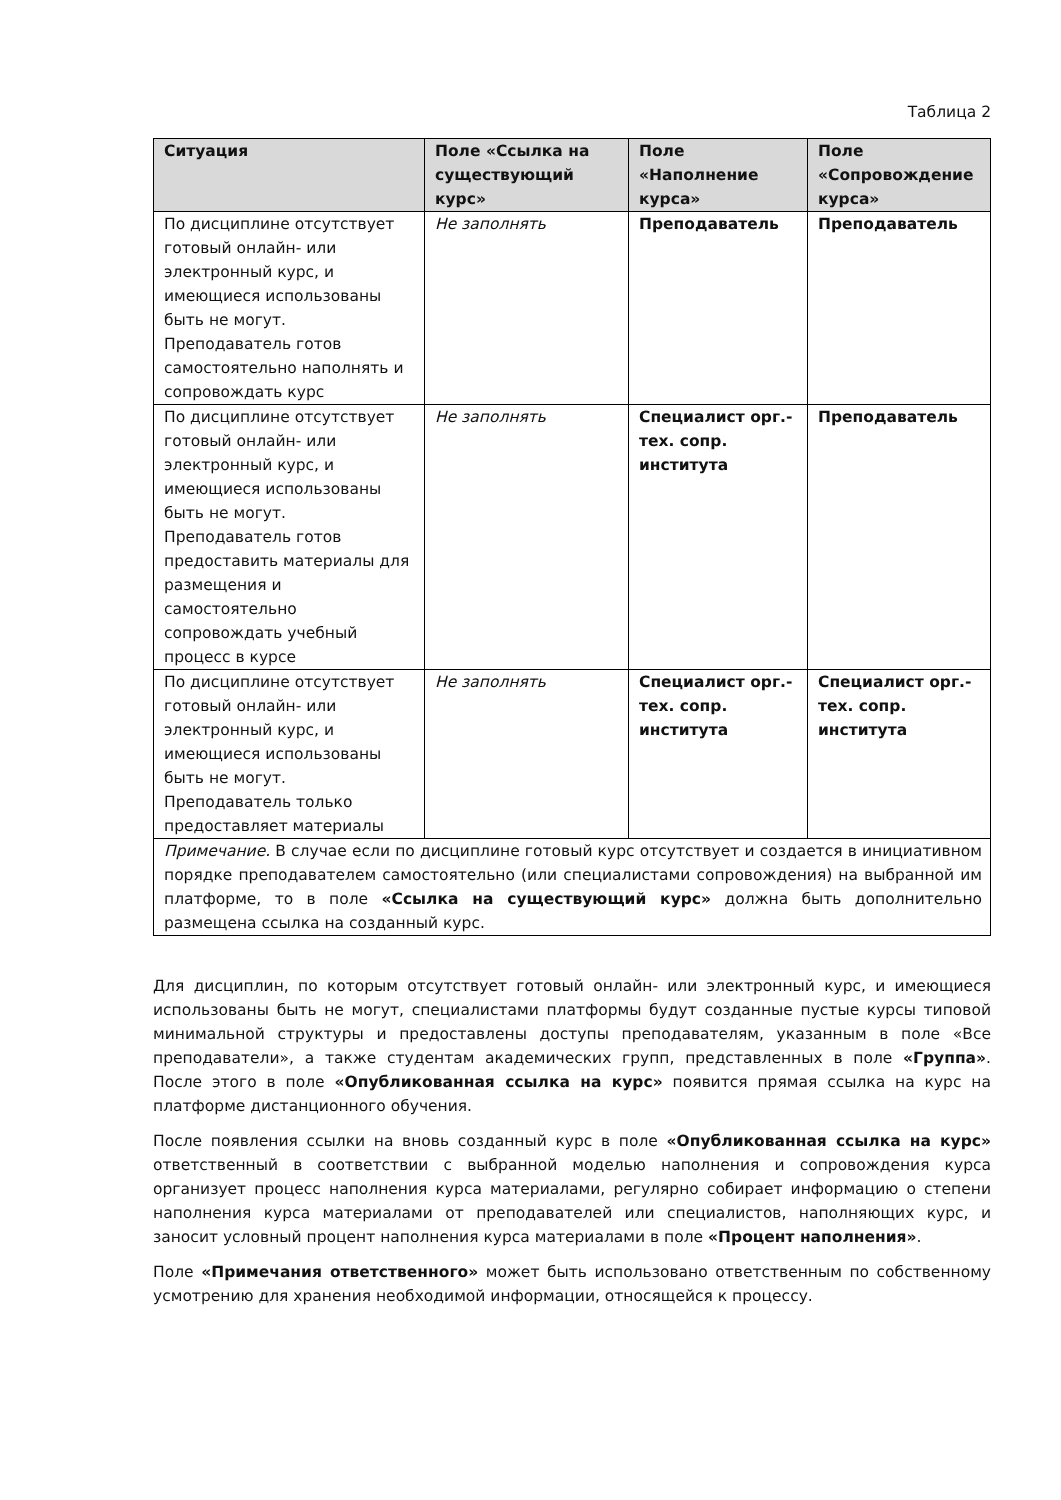Таблица 2
| Ситуация | Поле «Ссылка на существующий курс» | Поле «Наполнение курса» | Поле «Сопровождение курса» |
| --- | --- | --- | --- |
| По дисциплине отсутствует готовый онлайн- или электронный курс, и имеющиеся использованы быть не могут. Преподаватель готов самостоятельно наполнять и сопровождать курс | Не заполнять | Преподаватель | Преподаватель |
| По дисциплине отсутствует готовый онлайн- или электронный курс, и имеющиеся использованы быть не могут. Преподаватель готов предоставить материалы для размещения и самостоятельно сопровождать учебный процесс в курсе | Не заполнять | Специалист орг.-тех. сопр. института | Преподаватель |
| По дисциплине отсутствует готовый онлайн- или электронный курс, и имеющиеся использованы быть не могут. Преподаватель только предоставляет материалы | Не заполнять | Специалист орг.-тех. сопр. института | Специалист орг.-тех. сопр. института |
| Примечание. В случае если по дисциплине готовый курс отсутствует и создается в инициативном порядке преподавателем самостоятельно (или специалистами сопровождения) на выбранной им платформе, то в поле «Ссылка на существующий курс» должна быть дополнительно размещена ссылка на созданный курс. | | | |
Для дисциплин, по которым отсутствует готовый онлайн- или электронный курс, и имеющиеся использованы быть не могут, специалистами платформы будут созданные пустые курсы типовой минимальной структуры и предоставлены доступы преподавателям, указанным в поле «Все преподаватели», а также студентам академических групп, представленных в поле «Группа». После этого в поле «Опубликованная ссылка на курс» появится прямая ссылка на курс на платформе дистанционного обучения.
После появления ссылки на вновь созданный курс в поле «Опубликованная ссылка на курс» ответственный в соответствии с выбранной моделью наполнения и сопровождения курса организует процесс наполнения курса материалами, регулярно собирает информацию о степени наполнения курса материалами от преподавателей или специалистов, наполняющих курс, и заносит условный процент наполнения курса материалами в поле «Процент наполнения».
Поле «Примечания ответственного» может быть использовано ответственным по собственному усмотрению для хранения необходимой информации, относящейся к процессу.